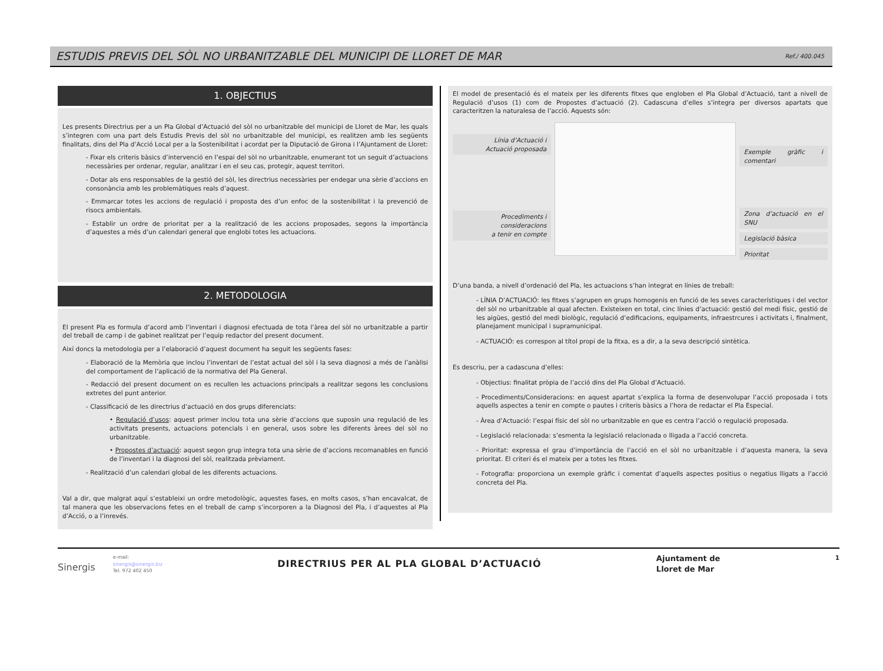ESTUDIS PREVIS DEL SÒL NO URBANITZABLE DEL MUNICIPI DE LLORET DE MAR
Ref./ 400.045
1. OBJECTIUS
Les presents Directrius per a un Pla Global d’Actuació del sòl no urbanitzable del municipi de Lloret de Mar, les quals s’integren com una part dels Estudis Previs del sòl no urbanitzable del municipi, es realitzen amb les següents finalitats, dins del Pla d’Acció Local per a la Sostenibilitat i acordat per la Diputació de Girona i l’Ajuntament de Lloret:
- Fixar els criteris bàsics d’intervenció en l’espai del sòl no urbanitzable, enumerant tot un seguit d’actuacions necessàries per ordenar, regular, analitzar i en el seu cas, protegir, aquest territori.
- Dotar als ens responsables de la gestió del sòl, les directrius necessàries per endegar una sèrie d’accions en consonància amb les problemàtiques reals d’aquest.
- Emmarcar totes les accions de regulació i proposta des d’un enfoc de la sostenibilitat i la prevenció de risocs ambientals.
- Establir un ordre de prioritat per a la realització de les accions proposades, segons la importància d’aquestes a més d’un calendari general que englobi totes les actuacions.
2. METODOLOGIA
El present Pla es formula d’acord amb l’inventari i diagnosi efectuada de tota l’àrea del sòl no urbanitzable a partir del treball de camp i de gabinet realitzat per l’equip redactor del present document.
Així doncs la metodologia per a l’elaboració d’aquest document ha seguit les següents fases:
- Elaboració de la Memòria que inclou l’inventari de l’estat actual del sòl i la seva diagnosi a més de l’anàlisi del comportament de l’aplicació de la normativa del Pla General.
- Redacció del present document on es recullen les actuacions principals a realitzar segons les conclusions extretes del punt anterior.
- Classificació de les directrius d’actuació en dos grups diferenciats:
• Regulació d’usos: aquest primer inclou tota una sèrie d’accions que suposin una regulació de les activitats presents, actuacions potencials i en general, usos sobre les diferents àrees del sòl no urbanitzable.
• Propostes d’actuació: aquest segon grup integra tota una sèrie de d’accions recomanables en funció de l’inventari i la diagnosi del sòl, realitzada prèviament.
- Realització d’un calendari global de les diferents actuacions.
Val a dir, que malgrat aquí s’estableixi un ordre metodològic, aquestes fases, en molts casos, s’han encavalcat, de tal manera que les observacions fetes en el treball de camp s’incorporen a la Diagnosi del Pla, i d’aquestes al Pla d’Acció, o a l’inrevés.
El model de presentació és el mateix per les diferents fitxes que engloben el Pla Global d’Actuació, tant a nivell de Regulació d’usos (1) com de Propostes d’actuació (2). Cadascuna d’elles s’integra per diversos apartats que caracteritzen la naturalesa de l’acció. Aquests són:
Línia d’Actuació i
Actuació proposada
Procediments i consideracions
a tenir en compte
Exemple gràfic i comentari
Zona d’actuació en el SNU
Legislació bàsica
Prioritat
D’una banda, a nivell d’ordenació del Pla, les actuacions s’han integrat en línies de treball:
- LÍNIA D’ACTUACIÓ: les fitxes s’agrupen en grups homogenis en funció de les seves característiques i del vector del sòl no urbanitzable al qual afecten. Existeixen en total, cinc línies d’actuació: gestió del medi físic, gestió de les aigües, gestió del medi biològic, regulació d’edificacions, equipaments, infraestrcures i activitats i, finalment, planejament municipal i supramunicipal.
- ACTUACIÓ: es correspon al títol propi de la fitxa, es a dir, a la seva descripció sintètica.
Es descriu, per a cadascuna d’elles:
- Objectius: finalitat pròpia de l’acció dins del Pla Global d’Actuació.
- Procediments/Consideracions: en aquest apartat s’explica la forma de desenvolupar l’acció proposada i tots aquells aspectes a tenir en compte o pautes i criteris bàsics a l’hora de redactar el Pla Especial.
- Àrea d’Actuació: l’espai físic del sòl no urbanitzable en que es centra l’acció o regulació proposada.
- Legislació relacionada: s’esmenta la legislació relacionada o lligada a l’acció concreta.
- Prioritat: expressa el grau d’importància de l’acció en el sòl no urbanitzable i d’aquesta manera, la seva prioritat. El criteri és el mateix per a totes les fitxes.
- Fotografia: proporciona un exemple gràfic i comentat d’aquells aspectes positius o negatius lligats a l’acció concreta del Pla.
Sinergis
e-mail:
sinergis@sinergis.biz
Tel. 972 402 450
DIRECTRIUS PER AL PLA GLOBAL D’ACTUACIÓ
Ajuntament de
Lloret de Mar
1